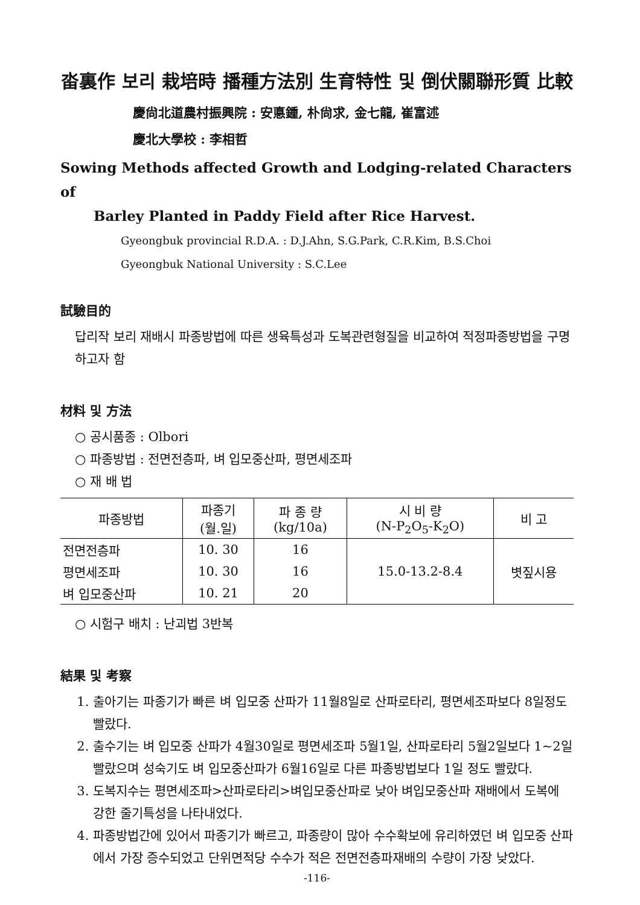畓裏作 보리 栽培時 播種方法別 生育特性 및 倒伏關聯形質 比較
慶尙北道農村振興院 : 安悳鍾, 朴尙求, 金七龍, 崔富述
慶北大學校 : 李相哲
Sowing Methods affected Growth and Lodging-related Characters of
Barley Planted in Paddy Field after Rice Harvest.
Gyeongbuk provincial R.D.A. : D.J.Ahn, S.G.Park, C.R.Kim, B.S.Choi
Gyeongbuk National University : S.C.Lee
試驗目的
답리작 보리 재배시 파종방법에 따른 생육특성과 도복관련형질을 비교하여 적정파종방법을 구명하고자 함
材料 및 方法
○ 공시품종 : Olbori
○ 파종방법 : 전면전층파, 벼 입모중산파, 평면세조파
○ 재 배 법
| 파종방법 | 파종기 (월.일) | 파 종 량 (kg/10a) | 시 비 량 (N-P<sub>2</sub>O<sub>5</sub>-K<sub>2</sub>O) | 비 고 |
| --- | --- | --- | --- | --- |
| 전면전층파 | 10. 30 | 16 | 15.0-13.2-8.4 | 볏짚시용 |
| 평면세조파 | 10. 30 | 16 | | |
| 벼 입모중산파 | 10. 21 | 20 | | |
○ 시험구 배치 : 난괴법 3반복
結果 및 考察
1. 출아기는 파종기가 빠른 벼 입모중 산파가 11월8일로 산파로타리, 평면세조파보다 8일정도 빨랐다.
2. 출수기는 벼 입모중 산파가 4월30일로 평면세조파 5월1일, 산파로타리 5월2일보다 1~2일 빨랐으며 성숙기도 벼 입모중산파가 6월16일로 다른 파종방법보다 1일 정도 빨랐다.
3. 도복지수는 평면세조파>산파로타리>벼입모중산파로 낮아 벼입모중산파 재배에서 도복에 강한 줄기특성을 나타내었다.
4. 파종방법간에 있어서 파종기가 빠르고, 파종량이 많아 수수확보에 유리하였던 벼 입모중 산파에서 가장 증수되었고 단위면적당 수수가 적은 전면전층파재배의 수량이 가장 낮았다.
-116-